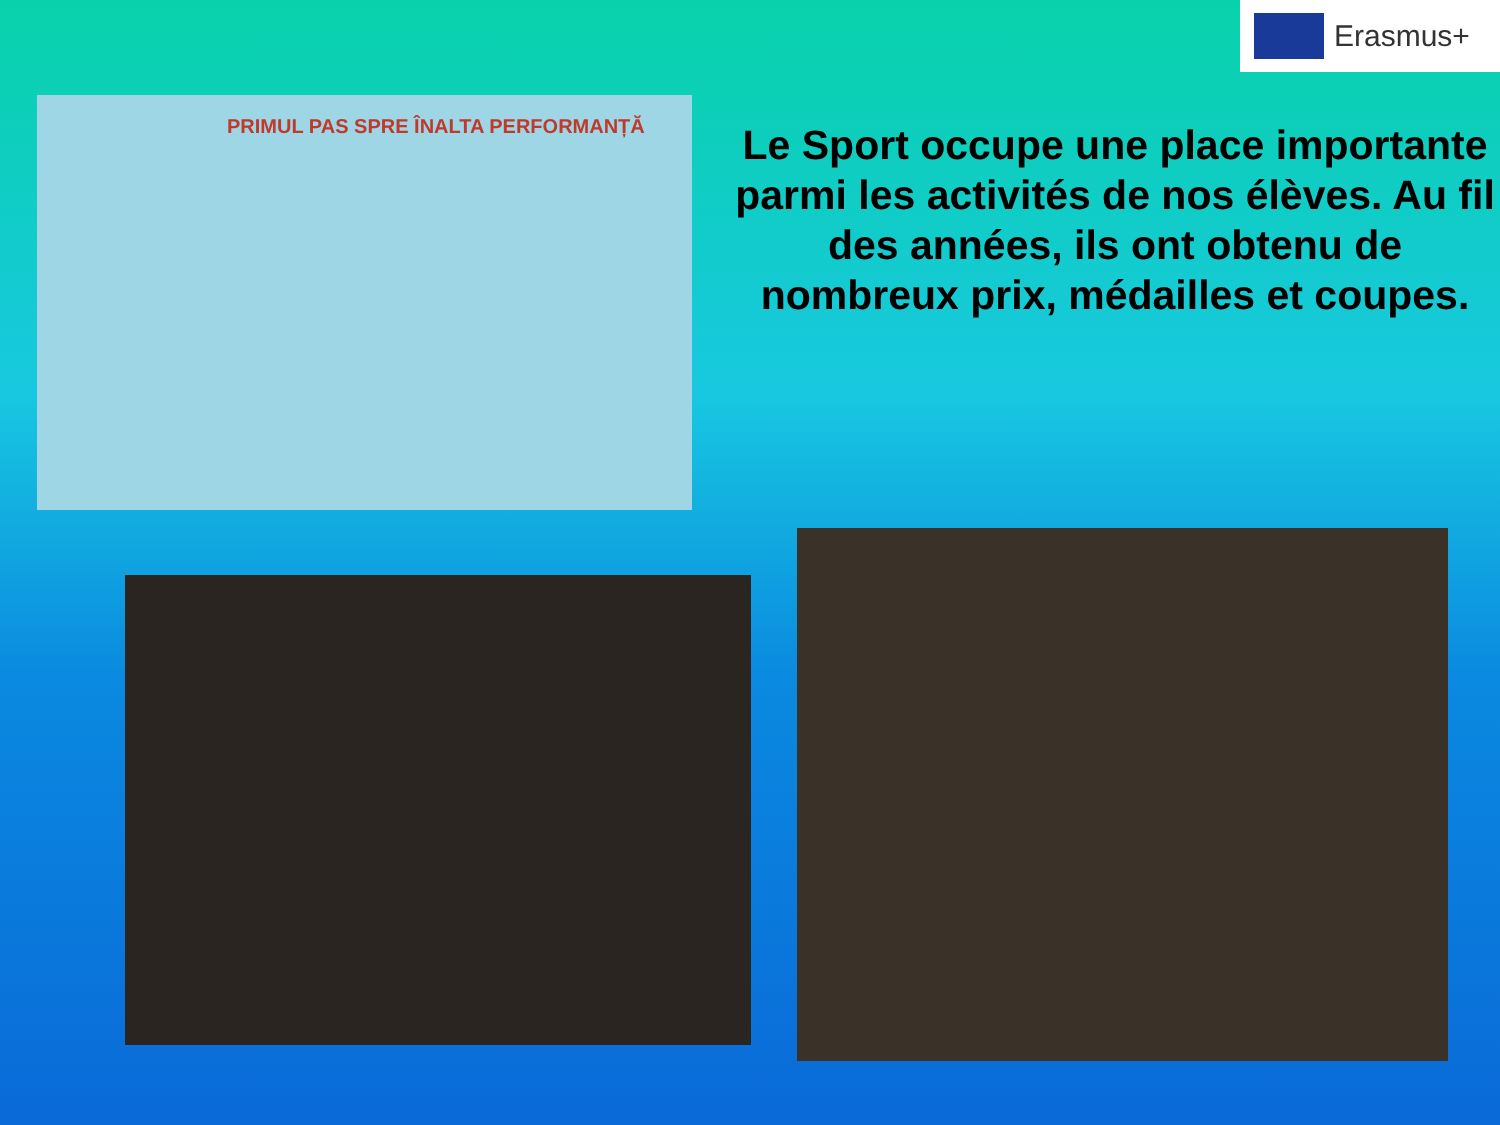Erasmus+
PRIMUL PAS SPRE ÎNALTA PERFORMANȚĂ
Le Sport occupe une place importante parmi les activités de nos élèves. Au fil des années, ils ont obtenu de nombreux prix, médailles et coupes.